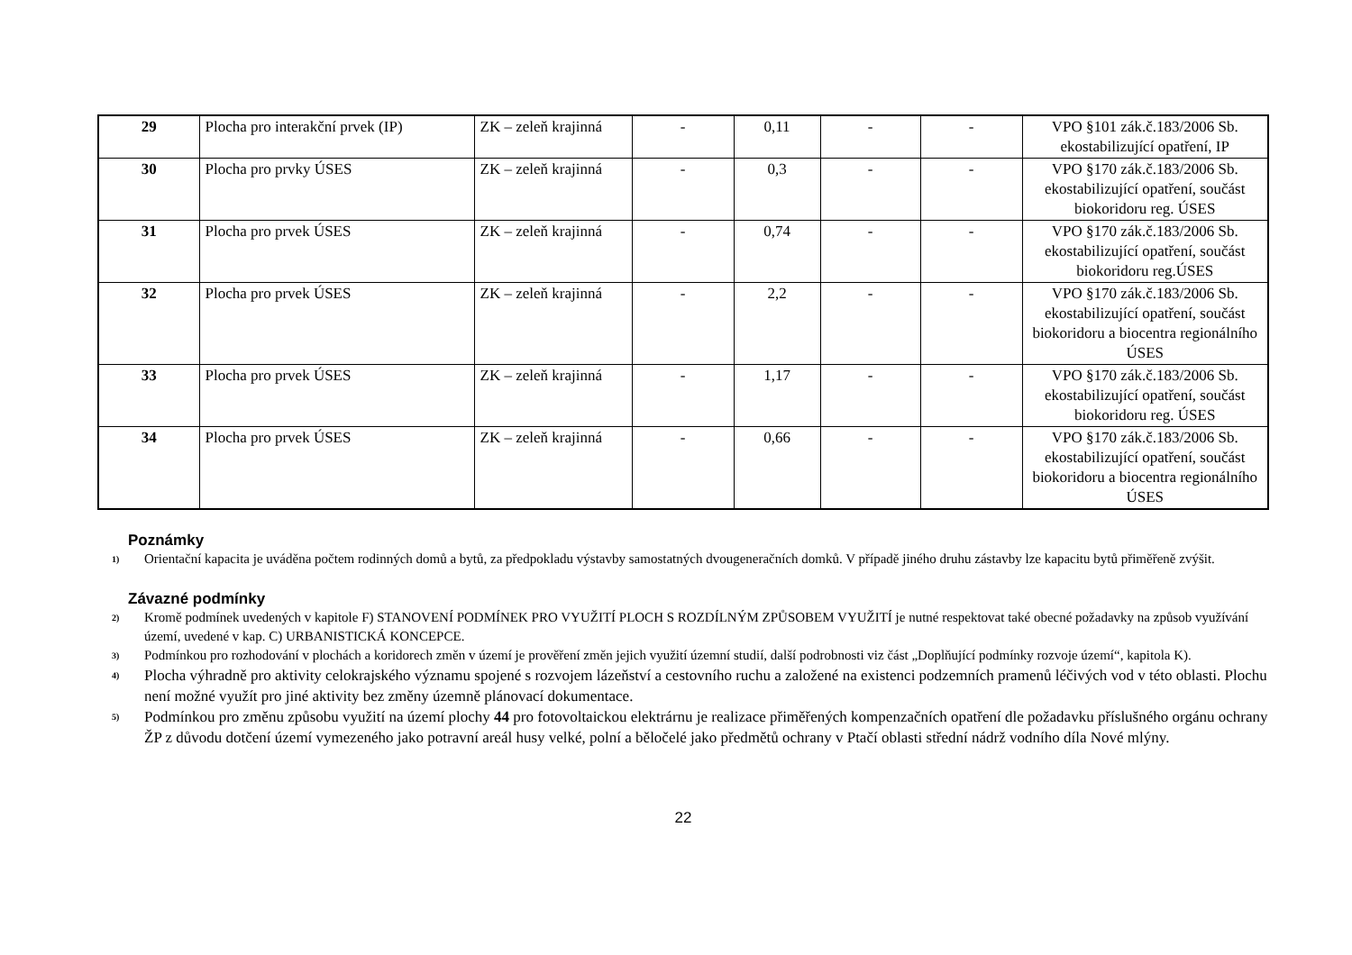| 29 | Plocha pro interakční prvek (IP) | ZK – zeleň krajinná | - | 0,11 | - | - | VPO §101 zák.č.183/2006 Sb. ekostabilizující opatření, IP |
| 30 | Plocha pro prvky ÚSES | ZK – zeleň krajinná | - | 0,3 | - | - | VPO §170 zák.č.183/2006 Sb. ekostabilizující opatření, součást biokoridoru reg. ÚSES |
| 31 | Plocha pro prvek ÚSES | ZK – zeleň krajinná | - | 0,74 | - | - | VPO §170 zák.č.183/2006 Sb. ekostabilizující opatření, součást biokoridoru reg.ÚSES |
| 32 | Plocha pro prvek ÚSES | ZK – zeleň krajinná | - | 2,2 | - | - | VPO §170 zák.č.183/2006 Sb. ekostabilizující opatření, součást biokoridoru a biocentra regionálního ÚSES |
| 33 | Plocha pro prvek ÚSES | ZK – zeleň krajinná | - | 1,17 | - | - | VPO §170 zák.č.183/2006 Sb. ekostabilizující opatření, součást biokoridoru reg. ÚSES |
| 34 | Plocha pro prvek ÚSES | ZK – zeleň krajinná | - | 0,66 | - | - | VPO §170 zák.č.183/2006 Sb. ekostabilizující opatření, součást biokoridoru a biocentra regionálního ÚSES |
Poznámky
<sup>1)</sup>
Orientační kapacita je uváděna počtem rodinných domů a bytů, za předpokladu výstavby samostatných dvougeneračních domků. V případě jiného druhu zástavby lze kapacitu bytů přiměřeně zvýšit.
Závazné podmínky
<sup>2)</sup>
Kromě podmínek uvedených v kapitole F) STANOVENÍ PODMÍNEK PRO VYUŽITÍ PLOCH S ROZDÍLNÝM ZPŮSOBEM VYUŽITÍ je nutné respektovat také obecné požadavky na způsob využívání území, uvedené v kap. C) URBANISTICKÁ KONCEPCE.
<sup>3)</sup>
Podmínkou pro rozhodování v plochách a koridorech změn v území je prověření změn jejich využití územní studií, další podrobnosti viz část „Doplňující podmínky rozvoje území“, kapitola K).
<sup>4)</sup>
Plocha výhradně pro aktivity celokrajského významu spojené s rozvojem lázeňství a cestovního ruchu a založené na existenci podzemních pramenů léčivých vod v této oblasti. Plochu není možné využít pro jiné aktivity bez změny územně plánovací dokumentace.
<sup>5)</sup>
Podmínkou pro změnu způsobu využití na území plochy 44 pro fotovoltaickou elektrárnu je realizace přiměřených kompenzačních opatření dle požadavku příslušného orgánu ochrany ŽP z důvodu dotčení území vymezeného jako potravní areál husy velké, polní a běločelé jako předmětů ochrany v Ptačí oblasti střední nádrž vodního díla Nové mlýny.
22